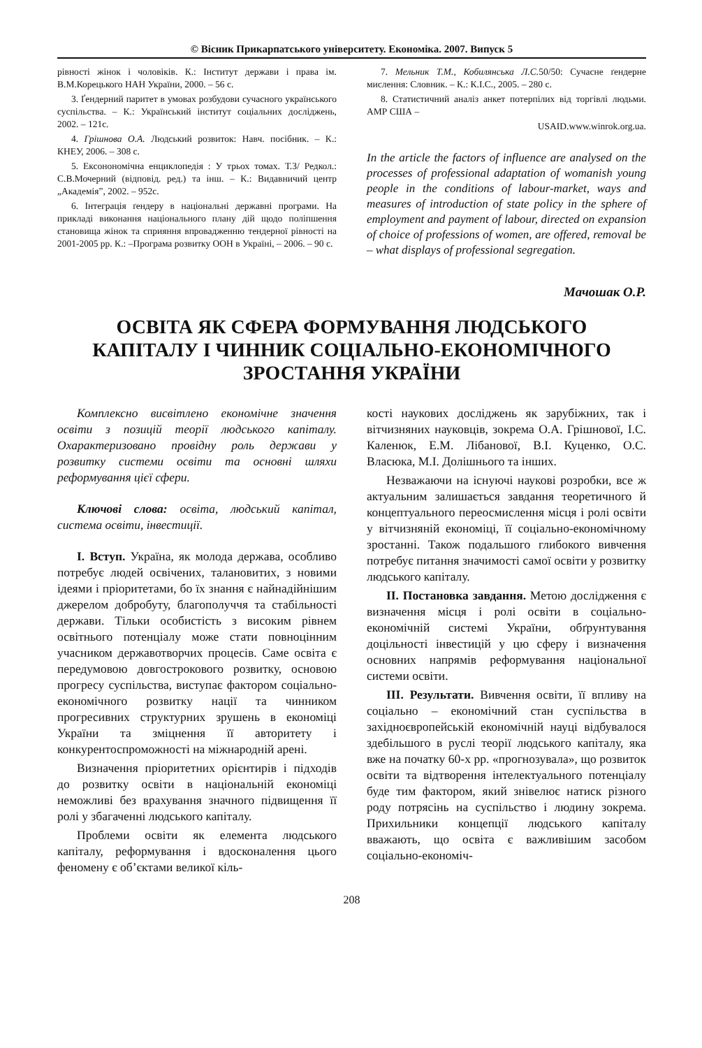© Вісник Прикарпатського університету. Економіка. 2007. Випуск 5
рівності жінок і чоловіків. К.: Інститут держави і права ім. В.М.Корецького НАН України, 2000. – 56 с.
3. Ґендерний паритет в умовах розбудови сучасного українського суспільства. – К.: Український інститут соціальних досліджень, 2002. – 121с.
4. Грішнова О.А. Людський розвиток: Навч. посібник. – К.: КНЕУ, 2006. – 308 с.
5. Ексонономічна енциклопедія : У трьох томах. Т.3/ Редкол.: С.В.Мочерний (відповід. ред.) та інш. – К.: Видавничий центр „Академія”, 2002. – 952с.
6. Інтеграція ґендеру в національні державні програми. На прикладі виконання національного плану дій щодо поліпшення становища жінок та сприяння впровадженню тендерної рівності на 2001-2005 рр. К.: –Програма розвитку ООН в Україні, – 2006. – 90 с.
7. Мельник Т.М., Кобилянська Л.С. 50/50: Сучасне ґендерне мислення: Словник. – К.: К.І.С., 2005. – 280 с.
8. Статистичний аналіз анкет потерпілих від торгівлі людьми. АМР США –
USAID.www.winrok.org.ua.
In the article the factors of influence are analysed on the processes of professional adaptation of womanish young people in the conditions of labour-market, ways and measures of introduction of state policy in the sphere of employment and payment of labour, directed on expansion of choice of professions of women, are offered, removal be – what displays of professional segregation.
Мачошак О.Р.
ОСВІТА ЯК СФЕРА ФОРМУВАННЯ ЛЮДСЬКОГО
КАПІТАЛУ І ЧИННИК СОЦІАЛЬНО-ЕКОНОМІЧНОГО
ЗРОСТАННЯ УКРАЇНИ
Комплексно висвітлено економічне значення освіти з позицій теорії людського капіталу. Охарактеризовано провідну роль держави у розвитку системи освіти та основні шляхи реформування цієї сфери.
Ключові слова: освіта, людський капітал, система освіти, інвестиції.
І. Вступ. Україна, як молода держава, особливо потребує людей освічених, талановитих, з новими ідеями і пріоритетами, бо їх знання є найнадійнішим джерелом добробуту, благополуччя та стабільності держави. Тільки особистість з високим рівнем освітнього потенціалу може стати повноцінним учасником державотворчих процесів. Саме освіта є передумовою довгострокового розвитку, основою прогресу суспільства, виступає фактором соціально-економічного розвитку нації та чинником прогресивних структурних зрушень в економіці України та зміцнення її авторитету і конкурентоспроможності на міжнародній арені.
Визначення пріоритетних орієнтирів і підходів до розвитку освіти в національній економіці неможливі без врахування значного підвищення її ролі у збагаченні людського капіталу.
Проблеми освіти як елемента людського капіталу, реформування і вдосконалення цього феномену є об’єктами великої кіль-
кості наукових досліджень як зарубіжних, так і вітчизняних науковців, зокрема О.А. Грішнової, І.С. Каленюк, Е.М. Лібанової, В.І. Куценко, О.С. Власюка, М.І. Долішнього та інших.
Незважаючи на існуючі наукові розробки, все ж актуальним залишається завдання теоретичного й концептуального переосмислення місця і ролі освіти у вітчизняній економіці, її соціально-економічному зростанні. Також подальшого глибокого вивчення потребує питання значимості самої освіти у розвитку людського капіталу.
ІІ. Постановка завдання. Метою дослідження є визначення місця і ролі освіти в соціально-економічній системі України, обґрунтування доцільності інвестицій у цю сферу і визначення основних напрямів реформування національної системи освіти.
ІІІ. Результати. Вивчення освіти, її впливу на соціально – економічний стан суспільства в західноєвропейській економічній науці відбувалося здебільшого в руслі теорії людського капіталу, яка вже на початку 60-х рр. «прогнозувала», що розвиток освіти та відтворення інтелектуального потенціалу буде тим фактором, який знівелює натиск різного роду потрясінь на суспільство і людину зокрема. Прихильники концепції людського капіталу вважають, що освіта є важливішим засобом соціально-економіч-
208